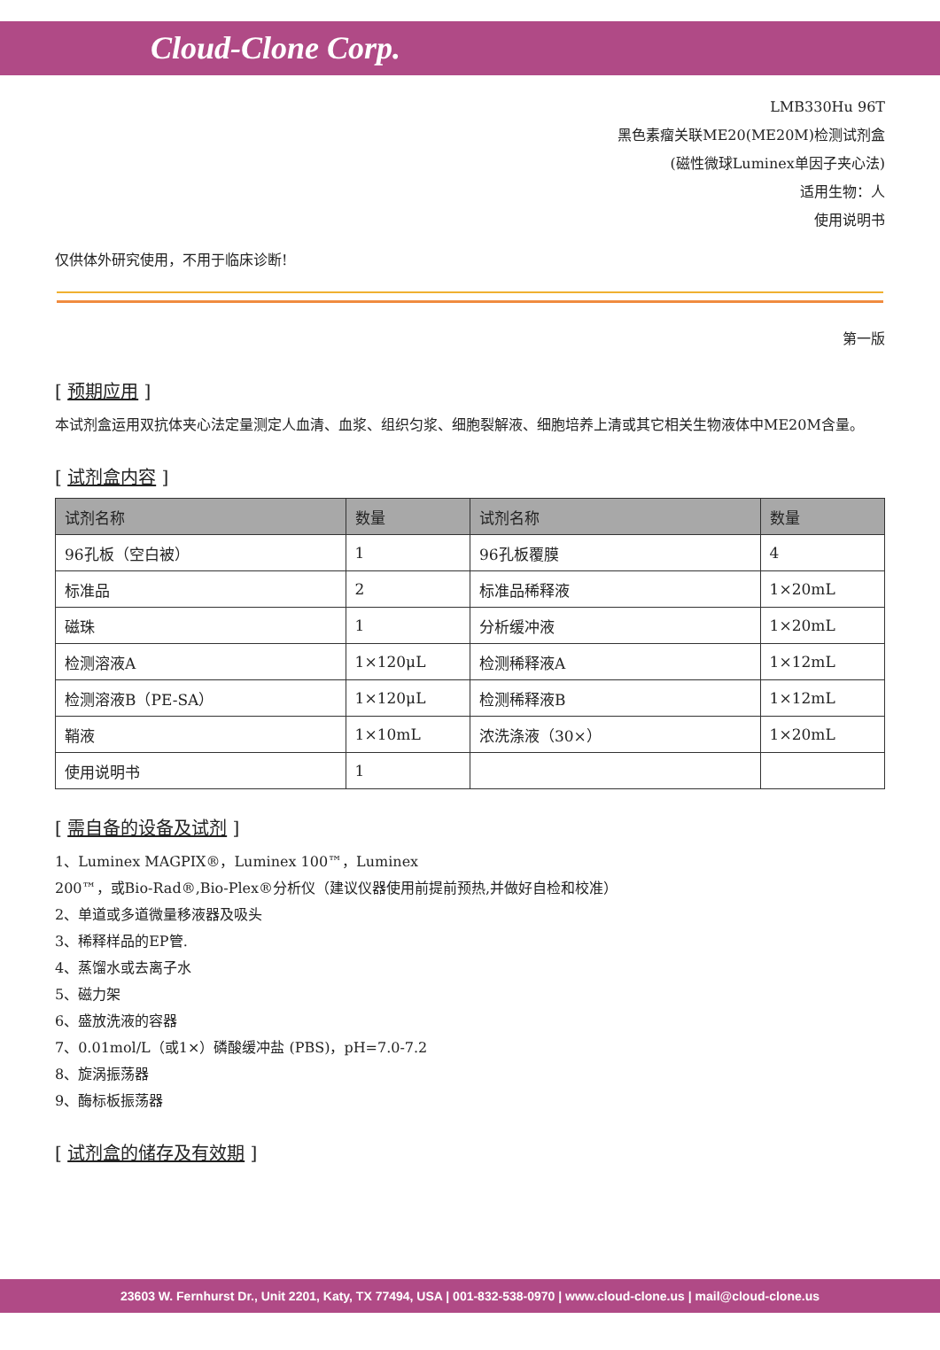Cloud-Clone Corp.
LMB330Hu 96T
黑色素瘤关联ME20(ME20M)检测试剂盒
(磁性微球Luminex单因子夹心法)
适用生物：人
使用说明书
仅供体外研究使用，不用于临床诊断!
第一版
[ 预期应用 ]
本试剂盒运用双抗体夹心法定量测定人血清、血浆、组织匀浆、细胞裂解液、细胞培养上清或其它相关生物液体中ME20M含量。
[ 试剂盒内容 ]
| 试剂名称 | 数量 | 试剂名称 | 数量 |
| --- | --- | --- | --- |
| 96孔板（空白被） | 1 | 96孔板覆膜 | 4 |
| 标准品 | 2 | 标准品稀释液 | 1×20mL |
| 磁珠 | 1 | 分析缓冲液 | 1×20mL |
| 检测溶液A | 1×120μL | 检测稀释液A | 1×12mL |
| 检测溶液B（PE-SA） | 1×120μL | 检测稀释液B | 1×12mL |
| 鞘液 | 1×10mL | 浓洗涤液（30×） | 1×20mL |
| 使用说明书 | 1 | | |
[ 需自备的设备及试剂 ]
1、Luminex MAGPIX®，Luminex 100™，Luminex
200™，或Bio-Rad®,Bio-Plex®分析仪（建议仪器使用前提前预热,并做好自检和校准）
2、单道或多道微量移液器及吸头
3、稀释样品的EP管.
4、蒸馏水或去离子水
5、磁力架
6、盛放洗液的容器
7、0.01mol/L（或1×）磷酸缓冲盐 (PBS)，pH=7.0-7.2
8、旋涡振荡器
9、酶标板振荡器
[ 试剂盒的储存及有效期 ]
23603 W. Fernhurst Dr., Unit 2201, Katy, TX 77494, USA | 001-832-538-0970 | www.cloud-clone.us | mail@cloud-clone.us